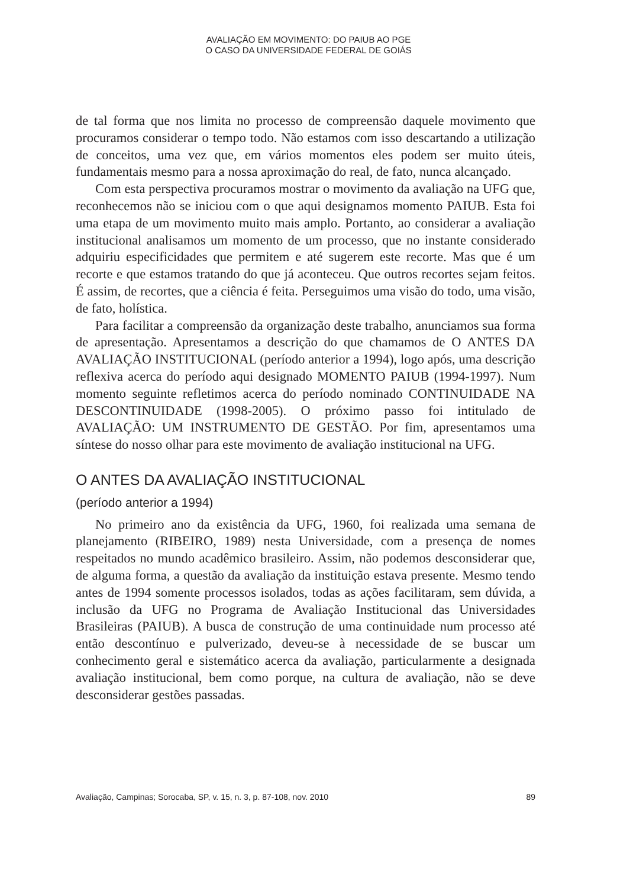AVALIAÇÃO EM MOVIMENTO: DO PAIUB AO PGE
O CASO DA UNIVERSIDADE FEDERAL DE GOIÁS
de tal forma que nos limita no processo de compreensão daquele movimento que procuramos considerar o tempo todo. Não estamos com isso descartando a utilização de conceitos, uma vez que, em vários momentos eles podem ser muito úteis, fundamentais mesmo para a nossa aproximação do real, de fato, nunca alcançado.
Com esta perspectiva procuramos mostrar o movimento da avaliação na UFG que, reconhecemos não se iniciou com o que aqui designamos momento PAIUB. Esta foi uma etapa de um movimento muito mais amplo. Portanto, ao considerar a avaliação institucional analisamos um momento de um processo, que no instante considerado adquiriu especificidades que permitem e até sugerem este recorte. Mas que é um recorte e que estamos tratando do que já aconteceu. Que outros recortes sejam feitos. É assim, de recortes, que a ciência é feita. Perseguimos uma visão do todo, uma visão, de fato, holística.
Para facilitar a compreensão da organização deste trabalho, anunciamos sua forma de apresentação. Apresentamos a descrição do que chamamos de O ANTES DA AVALIAÇÃO INSTITUCIONAL (período anterior a 1994), logo após, uma descrição reflexiva acerca do período aqui designado MOMENTO PAIUB (1994-1997). Num momento seguinte refletimos acerca do período nominado CONTINUIDADE NA DESCONTINUIDADE (1998-2005). O próximo passo foi intitulado de AVALIAÇÃO: UM INSTRUMENTO DE GESTÃO. Por fim, apresentamos uma síntese do nosso olhar para este movimento de avaliação institucional na UFG.
O ANTES DA AVALIAÇÃO INSTITUCIONAL
(período anterior a 1994)
No primeiro ano da existência da UFG, 1960, foi realizada uma semana de planejamento (RIBEIRO, 1989) nesta Universidade, com a presença de nomes respeitados no mundo acadêmico brasileiro. Assim, não podemos desconsiderar que, de alguma forma, a questão da avaliação da instituição estava presente. Mesmo tendo antes de 1994 somente processos isolados, todas as ações facilitaram, sem dúvida, a inclusão da UFG no Programa de Avaliação Institucional das Universidades Brasileiras (PAIUB). A busca de construção de uma continuidade num processo até então descontínuo e pulverizado, deveu-se à necessidade de se buscar um conhecimento geral e sistemático acerca da avaliação, particularmente a designada avaliação institucional, bem como porque, na cultura de avaliação, não se deve desconsiderar gestões passadas.
Avaliação, Campinas; Sorocaba, SP, v. 15, n. 3, p. 87-108, nov. 2010 89